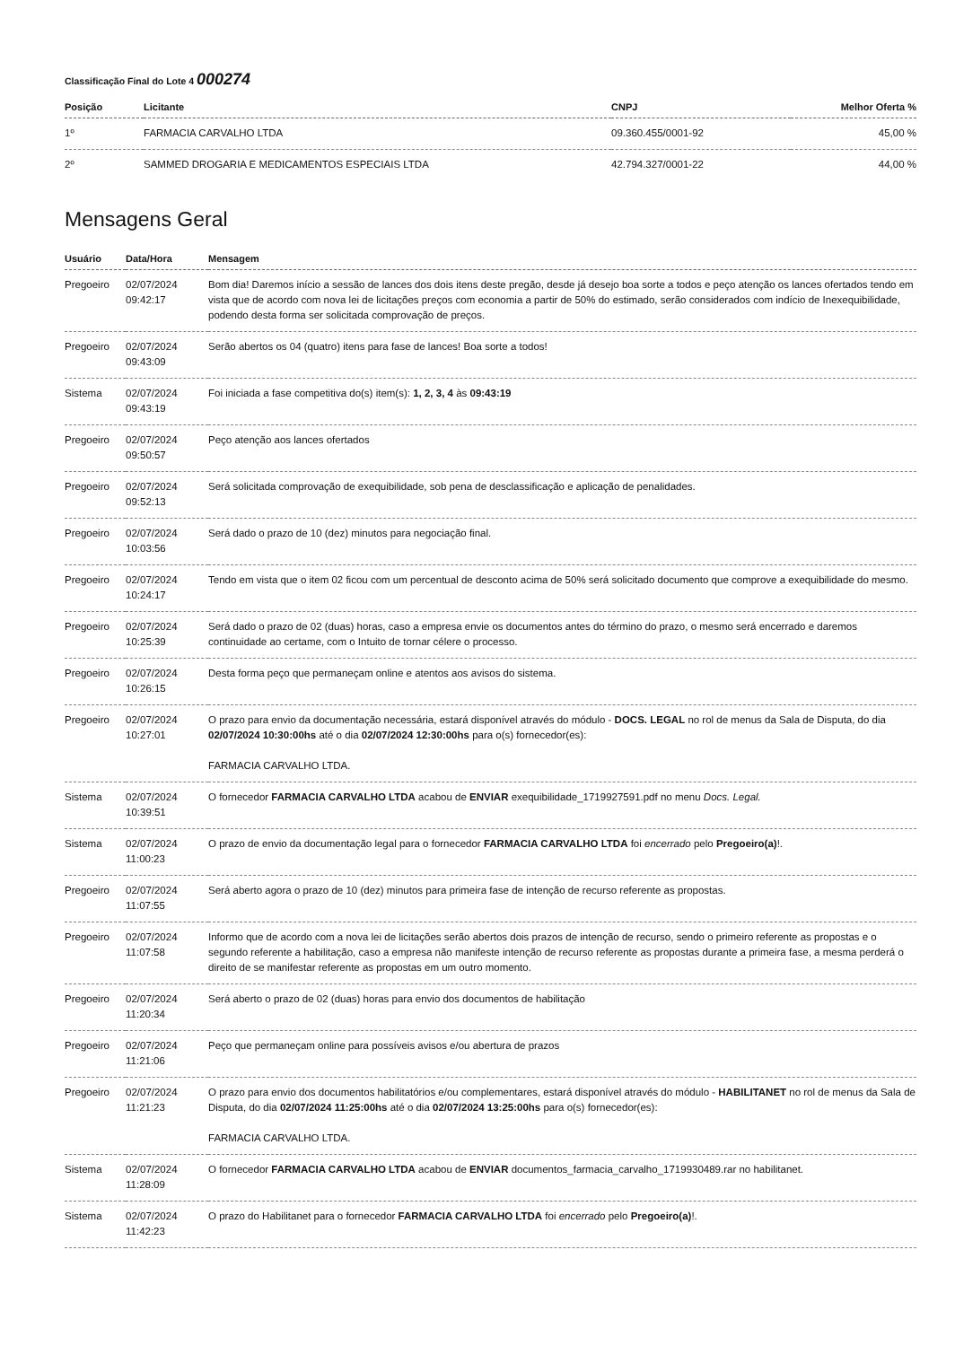Classificação Final do Lote 4 000274
| Posição | Licitante | CNPJ | Melhor Oferta % |
| --- | --- | --- | --- |
| 1º | FARMACIA CARVALHO LTDA | 09.360.455/0001-92 | 45,00 % |
| 2º | SAMMED DROGARIA E MEDICAMENTOS ESPECIAIS LTDA | 42.794.327/0001-22 | 44,00 % |
Mensagens Geral
| Usuário | Data/Hora | Mensagem |
| --- | --- | --- |
| Pregoeiro | 02/07/2024 09:42:17 | Bom dia! Daremos início a sessão de lances dos dois itens deste pregão, desde já desejo boa sorte a todos e peço atenção os lances ofertados tendo em vista que de acordo com nova lei de licitações preços com economia a partir de 50% do estimado, serão considerados com indício de Inexequibilidade, podendo desta forma ser solicitada comprovação de preços. |
| Pregoeiro | 02/07/2024 09:43:09 | Serão abertos os 04 (quatro) itens para fase de lances! Boa sorte a todos! |
| Sistema | 02/07/2024 09:43:19 | Foi iniciada a fase competitiva do(s) item(s): 1, 2, 3, 4 às 09:43:19 |
| Pregoeiro | 02/07/2024 09:50:57 | Peço atenção aos lances ofertados |
| Pregoeiro | 02/07/2024 09:52:13 | Será solicitada comprovação de exequibilidade, sob pena de desclassificação e aplicação de penalidades. |
| Pregoeiro | 02/07/2024 10:03:56 | Será dado o prazo de 10 (dez) minutos para negociação final. |
| Pregoeiro | 02/07/2024 10:24:17 | Tendo em vista que o item 02 ficou com um percentual de desconto acima de 50% será solicitado documento que comprove a exequibilidade do mesmo. |
| Pregoeiro | 02/07/2024 10:25:39 | Será dado o prazo de 02 (duas) horas, caso a empresa envie os documentos antes do término do prazo, o mesmo será encerrado e daremos continuidade ao certame, com o Intuito de tornar célere o processo. |
| Pregoeiro | 02/07/2024 10:26:15 | Desta forma peço que permaneçam online e atentos aos avisos do sistema. |
| Pregoeiro | 02/07/2024 10:27:01 | O prazo para envio da documentação necessária, estará disponível através do módulo - DOCS. LEGAL no rol de menus da Sala de Disputa, do dia 02/07/2024 10:30:00hs até o dia 02/07/2024 12:30:00hs para o(s) fornecedor(es): FARMACIA CARVALHO LTDA. |
| Sistema | 02/07/2024 10:39:51 | O fornecedor FARMACIA CARVALHO LTDA acabou de ENVIAR exequibilidade_1719927591.pdf no menu Docs. Legal. |
| Sistema | 02/07/2024 11:00:23 | O prazo de envio da documentação legal para o fornecedor FARMACIA CARVALHO LTDA foi encerrado pelo Pregoeiro(a) !. |
| Pregoeiro | 02/07/2024 11:07:55 | Será aberto agora o prazo de 10 (dez) minutos para primeira fase de intenção de recurso referente as propostas. |
| Pregoeiro | 02/07/2024 11:07:58 | Informo que de acordo com a nova lei de licitações serão abertos dois prazos de intenção de recurso, sendo o primeiro referente as propostas e o segundo referente a habilitação, caso a empresa não manifeste intenção de recurso referente as propostas durante a primeira fase, a mesma perderá o direito de se manifestar referente as propostas em um outro momento. |
| Pregoeiro | 02/07/2024 11:20:34 | Será aberto o prazo de 02 (duas) horas para envio dos documentos de habilitação |
| Pregoeiro | 02/07/2024 11:21:06 | Peço que permaneçam online para possíveis avisos e/ou abertura de prazos |
| Pregoeiro | 02/07/2024 11:21:23 | O prazo para envio dos documentos habilitatórios e/ou complementares, estará disponível através do módulo - HABILITANET no rol de menus da Sala de Disputa, do dia 02/07/2024 11:25:00hs até o dia 02/07/2024 13:25:00hs para o(s) fornecedor(es): FARMACIA CARVALHO LTDA. |
| Sistema | 02/07/2024 11:28:09 | O fornecedor FARMACIA CARVALHO LTDA acabou de ENVIAR documentos_farmacia_carvalho_1719930489.rar no habilitanet. |
| Sistema | 02/07/2024 11:42:23 | O prazo do Habilitanet para o fornecedor FARMACIA CARVALHO LTDA foi encerrado pelo Pregoeiro(a) !. |